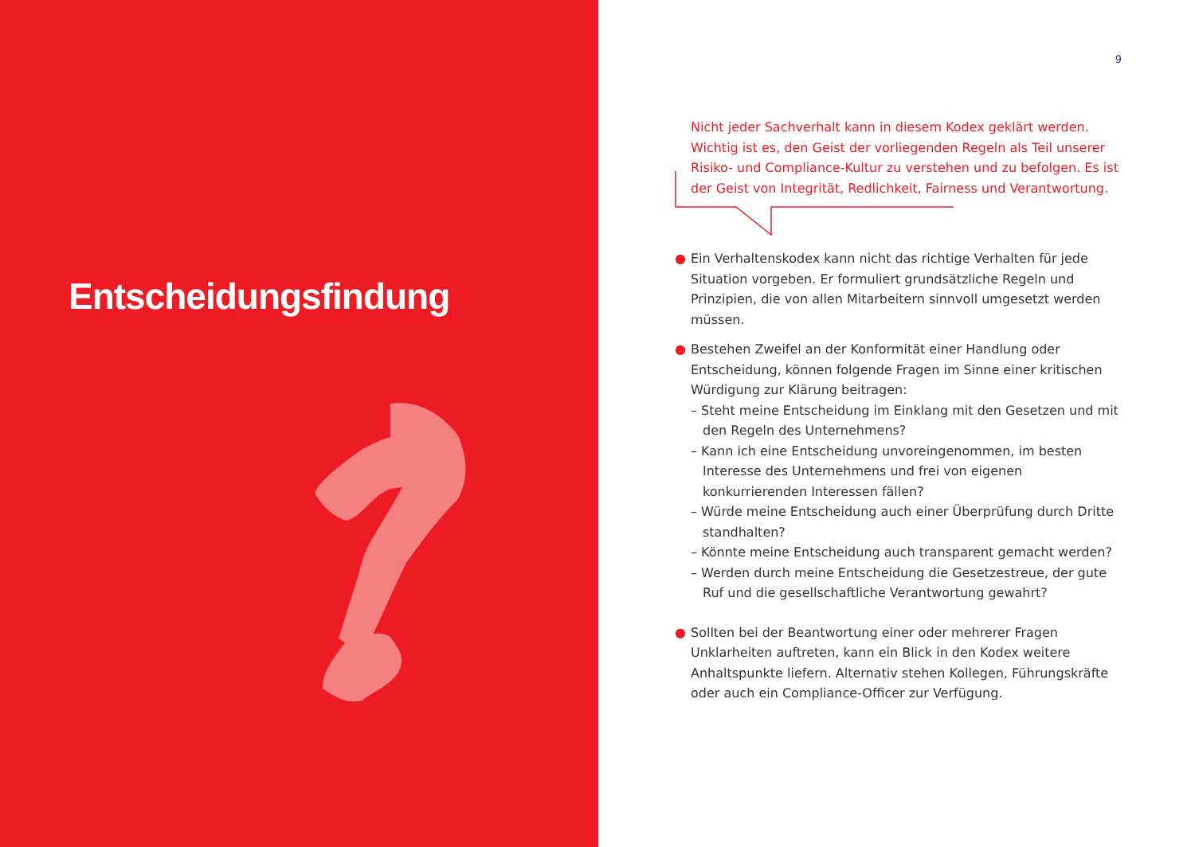Entscheidungsfindung
9
Nicht jeder Sachverhalt kann in diesem Kodex geklärt werden. Wichtig ist es, den Geist der vorliegenden Regeln als Teil unserer Risiko- und Compliance-Kultur zu verstehen und zu befolgen. Es ist der Geist von Integrität, Redlichkeit, Fairness und Verantwortung.
● Ein Verhaltenskodex kann nicht das richtige Verhalten für jede Situation vorgeben. Er formuliert grundsätzliche Regeln und Prinzipien, die von allen Mitarbeitern sinnvoll umgesetzt werden müssen.
● Bestehen Zweifel an der Konformität einer Handlung oder Entscheidung, können folgende Fragen im Sinne einer kritischen Würdigung zur Klärung beitragen:
– Steht meine Entscheidung im Einklang mit den Gesetzen und mit den Regeln des Unternehmens?
– Kann ich eine Entscheidung unvoreingenommen, im besten Interesse des Unternehmens und frei von eigenen konkurrierenden Interessen fällen?
– Würde meine Entscheidung auch einer Überprüfung durch Dritte standhalten?
– Könnte meine Entscheidung auch transparent gemacht werden?
– Werden durch meine Entscheidung die Gesetzestreue, der gute Ruf und die gesellschaftliche Verantwortung gewahrt?
● Sollten bei der Beantwortung einer oder mehrerer Fragen Unklarheiten auftreten, kann ein Blick in den Kodex weitere Anhaltspunkte liefern. Alternativ stehen Kollegen, Führungskräfte oder auch ein Compliance-Officer zur Verfügung.